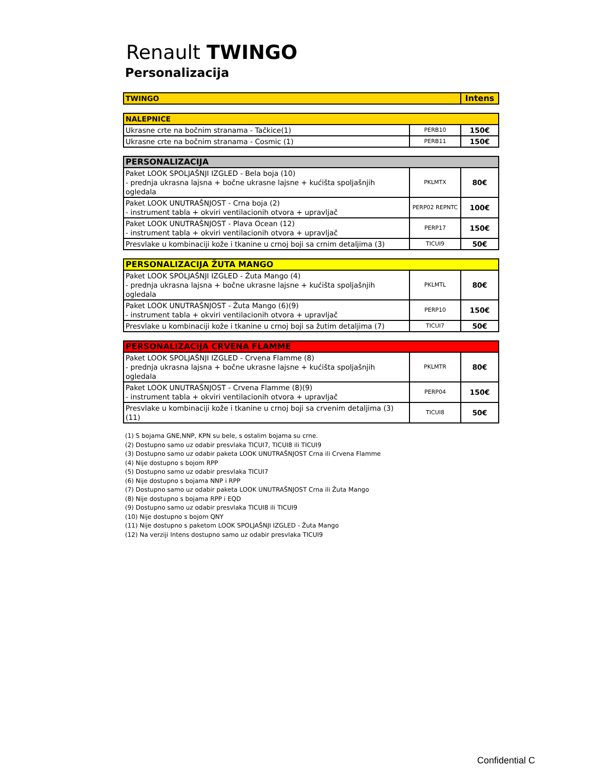Renault TWINGO
Personalizacija
| TWINGO | Intens |
| --- | --- |
| NALEPNICE | | |
| --- | --- | --- |
| Ukrasne crte na bočnim stranama - Tačkice(1) | PERB10 | 150€ |
| Ukrasne crte na bočnim stranama - Cosmic (1) | PERB11 | 150€ |
| PERSONALIZACIJA | | |
| --- | --- | --- |
| Paket LOOK SPOLJAŠNJI IZGLED - Bela boja (10) - prednja ukrasna lajsna + bočne ukrasne lajsne + kućišta spoljašnjih ogledala | PKLMTX | 80€ |
| Paket LOOK UNUTRAŠNJOST - Crna boja (2) - instrument tabla + okviri ventilacionih otvora + upravljač | PERP02 REPNTC | 100€ |
| Paket LOOK UNUTRAŠNJOST - Plava Ocean (12) - instrument tabla + okviri ventilacionih otvora + upravljač | PERP17 | 150€ |
| Presvlake u kombinaciji kože i tkanine u crnoj boji sa crnim detaljima (3) | TICUI9 | 50€ |
| PERSONALIZACIJA ŽUTA MANGO | | |
| --- | --- | --- |
| Paket LOOK SPOLJAŠNJI IZGLED - Žuta Mango (4) - prednja ukrasna lajsna + bočne ukrasne lajsne + kućišta spoljašnjih ogledala | PKLMTL | 80€ |
| Paket LOOK UNUTRAŠNJOST - Žuta Mango (6)(9) - instrument tabla + okviri ventilacionih otvora + upravljač | PERP10 | 150€ |
| Presvlake u kombinaciji kože i tkanine u crnoj boji sa žutim detaljima (7) | TICUI7 | 50€ |
| PERSONALIZACIJA CRVENA FLAMME | | |
| --- | --- | --- |
| Paket LOOK SPOLJAŠNJI IZGLED - Crvena Flamme (8) - prednja ukrasna lajsna + bočne ukrasne lajsne + kućišta spoljašnjih ogledala | PKLMTR | 80€ |
| Paket LOOK UNUTRAŠNJOST - Crvena Flamme (8)(9) - instrument tabla + okviri ventilacionih otvora + upravljač | PERP04 | 150€ |
| Presvlake u kombinaciji kože i tkanine u crnoj boji sa crvenim detaljima (3)(11) | TICUI8 | 50€ |
(1) S bojama GNE,NNP, KPN su bele, s ostalim bojama su crne.
(2) Dostupno samo uz odabir presvlaka TICUI7, TICUI8 ili TICUI9
(3) Dostupno samo uz odabir paketa LOOK UNUTRAŠNJOST Crna ili Crvena Flamme
(4) Nije dostupno s bojom RPP
(5) Dostupno samo uz odabir presvlaka TICUI7
(6) Nije dostupno s bojama NNP i RPP
(7) Dostupno samo uz odabir paketa LOOK UNUTRAŠNJOST Crna ili Žuta Mango
(8) Nije dostupno s bojama RPP i EQD
(9) Dostupno samo uz odabir presvlaka TICUI8 ili TICUI9
(10) Nije dostupno s bojom QNY
(11) Nije dostupno s paketom LOOK SPOLJAŠNJI IZGLED - Žuta Mango
(12) Na verziji Intens dostupno samo uz odabir presvlaka TICUI9
Confidential C